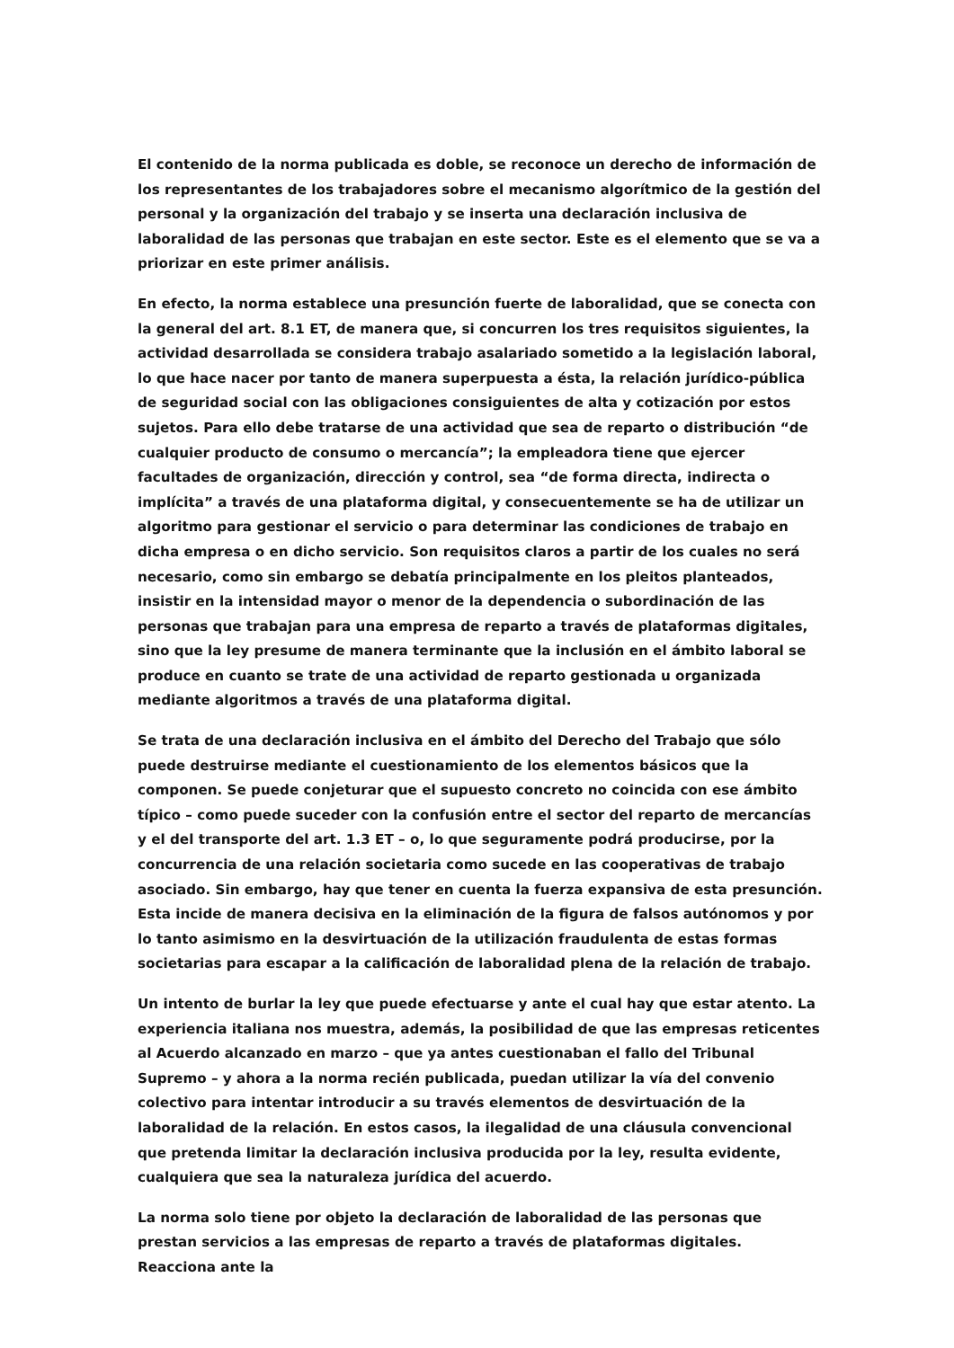El contenido de la norma publicada es doble, se reconoce un derecho de información de los representantes de los trabajadores sobre el mecanismo algorítmico de la gestión del personal y la organización del trabajo y se inserta una declaración inclusiva de laboralidad de las personas que trabajan en este sector. Este es el elemento que se va a priorizar en este primer análisis.
En efecto, la norma establece una presunción fuerte de laboralidad, que se conecta con la general del art. 8.1 ET, de manera que, si concurren los tres requisitos siguientes, la actividad desarrollada se considera trabajo asalariado sometido a la legislación laboral, lo que hace nacer por tanto de manera superpuesta a ésta, la relación jurídico-pública de seguridad social con las obligaciones consiguientes de alta y cotización por estos sujetos. Para ello debe tratarse de una actividad que sea de reparto o distribución “de cualquier producto de consumo o mercancía”; la empleadora tiene que ejercer facultades de organización, dirección y control, sea “de forma directa, indirecta o implícita” a través de una plataforma digital, y consecuentemente se ha de utilizar un algoritmo para gestionar el servicio o para determinar las condiciones de trabajo en dicha empresa o en dicho servicio. Son requisitos claros a partir de los cuales no será necesario, como sin embargo se debatía principalmente en los pleitos planteados, insistir en la intensidad mayor o menor de la dependencia o subordinación de las personas que trabajan para una empresa de reparto a través de plataformas digitales, sino que la ley presume de manera terminante que la inclusión en el ámbito laboral se produce en cuanto se trate de una actividad de reparto gestionada u organizada mediante algoritmos a través de una plataforma digital.
Se trata de una declaración inclusiva en el ámbito del Derecho del Trabajo que sólo puede destruirse mediante el cuestionamiento de los elementos básicos que la componen. Se puede conjeturar que el supuesto concreto no coincida con ese ámbito típico – como puede suceder con la confusión entre el sector del reparto de mercancías y el del transporte del art. 1.3 ET – o, lo que seguramente podrá producirse, por la concurrencia de una relación societaria como sucede en las cooperativas de trabajo asociado. Sin embargo, hay que tener en cuenta la fuerza expansiva de esta presunción. Esta incide de manera decisiva en la eliminación de la figura de falsos autónomos y por lo tanto asimismo en la desvirtuación de la utilización fraudulenta de estas formas societarias para escapar a la calificación de laboralidad plena de la relación de trabajo.
Un intento de burlar la ley que puede efectuarse y ante el cual hay que estar atento. La experiencia italiana nos muestra, además, la posibilidad de que las empresas reticentes al Acuerdo alcanzado en marzo – que ya antes cuestionaban el fallo del Tribunal Supremo – y ahora a la norma recién publicada, puedan utilizar la vía del convenio colectivo para intentar introducir a su través elementos de desvirtuación de la laboralidad de la relación. En estos casos, la ilegalidad de una cláusula convencional que pretenda limitar la declaración inclusiva producida por la ley, resulta evidente, cualquiera que sea la naturaleza jurídica del acuerdo.
La norma solo tiene por objeto la declaración de laboralidad de las personas que prestan servicios a las empresas de reparto a través de plataformas digitales. Reacciona ante la